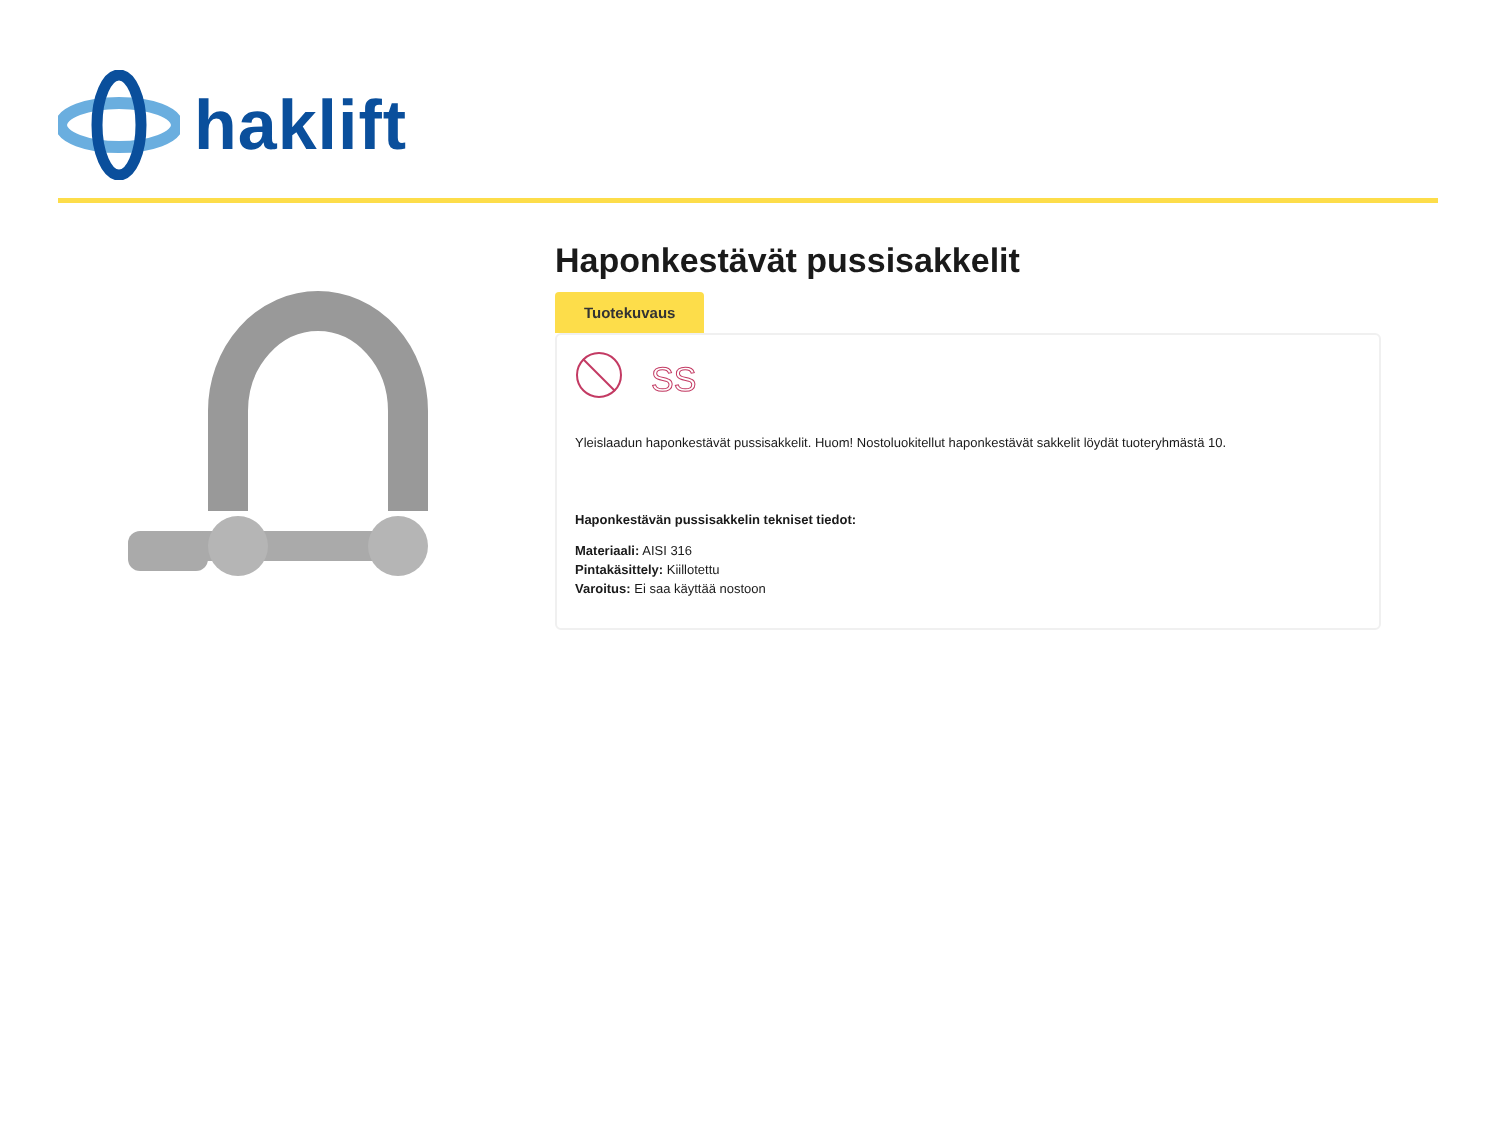haklift
Haponkestävät pussisakkelit
Tuotekuvaus
SS
Yleislaadun haponkestävät pussisakkelit. Huom! Nostoluokitellut haponkestävät sakkelit löydät tuoteryhmästä 10.
Haponkestävän pussisakkelin tekniset tiedot:
Materiaali: AISI 316
Pintakäsittely: Kiillotettu
Varoitus: Ei saa käyttää nostoon